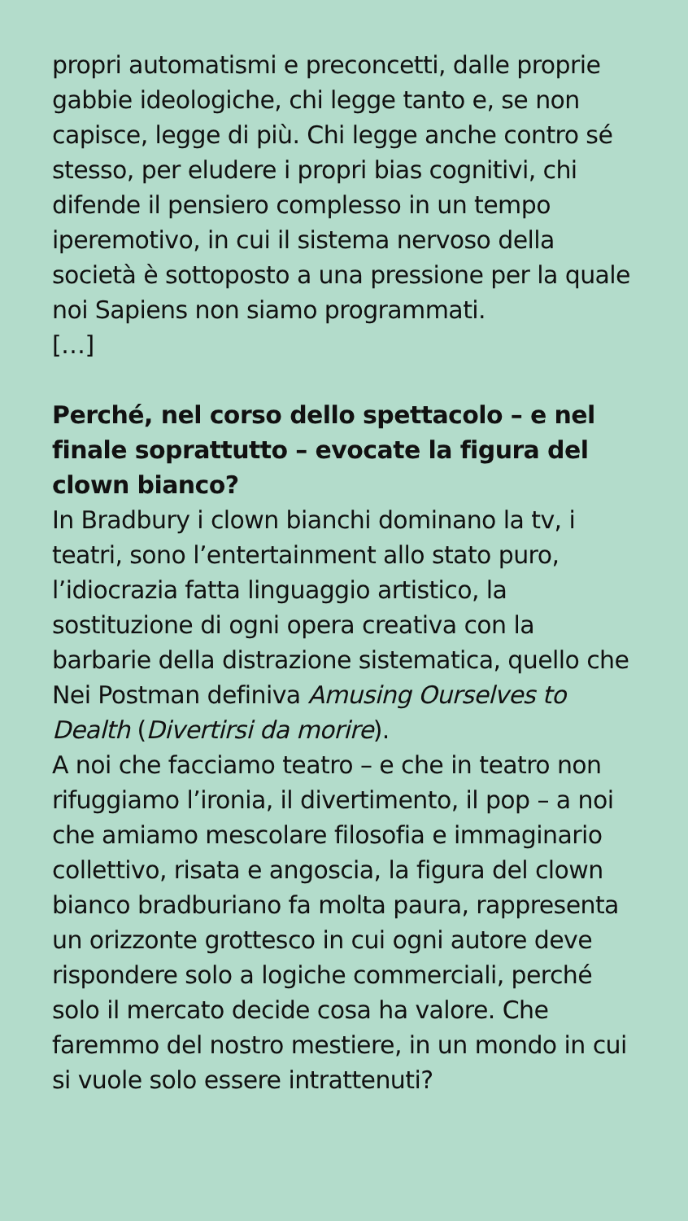propri automatismi e preconcetti, dalle proprie gabbie ideologiche, chi legge tanto e, se non capisce, legge di più. Chi legge anche contro sé stesso, per eludere i propri bias cognitivi, chi difende il pensiero complesso in un tempo iperemotivo, in cui il sistema nervoso della società è sottoposto a una pressione per la quale noi Sapiens non siamo programmati.
[…]
Perché, nel corso dello spettacolo – e nel finale soprattutto – evocate la figura del clown bianco?
In Bradbury i clown bianchi dominano la tv, i teatri, sono l’entertainment allo stato puro, l’idiocrazia fatta linguaggio artistico, la sostituzione di ogni opera creativa con la barbarie della distrazione sistematica, quello che Nei Postman definiva Amusing Ourselves to Dealth (Divertirsi da morire).
A noi che facciamo teatro – e che in teatro non rifuggiamo l’ironia, il divertimento, il pop – a noi che amiamo mescolare filosofia e immaginario collettivo, risata e angoscia, la figura del clown bianco bradburiano fa molta paura, rappresenta un orizzonte grottesco in cui ogni autore deve rispondere solo a logiche commerciali, perché solo il mercato decide cosa ha valore. Che faremmo del nostro mestiere, in un mondo in cui si vuole solo essere intrattenuti?